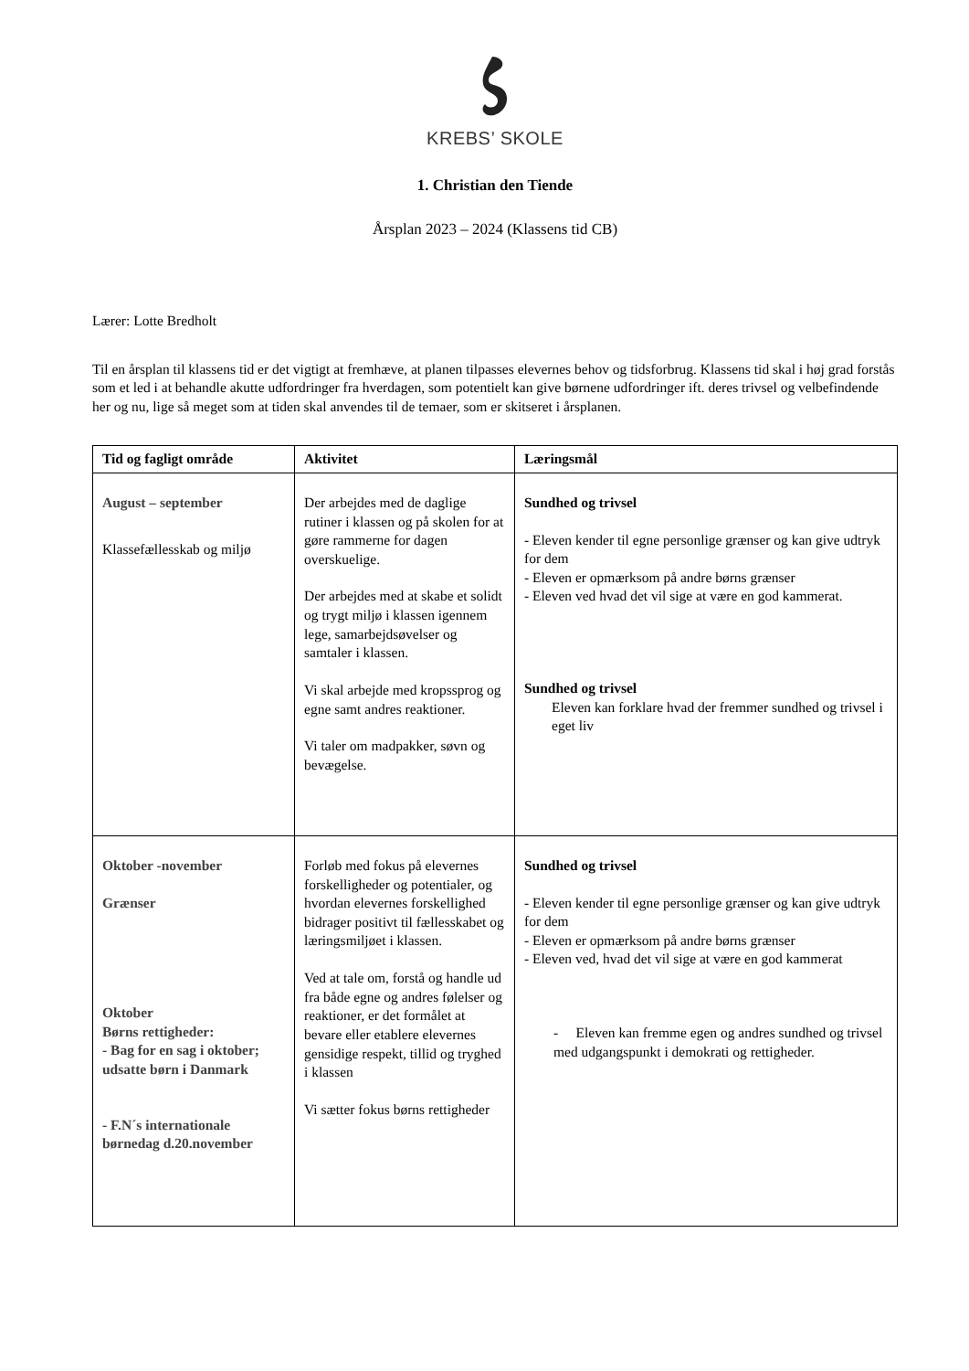KREBS’ SKOLE
1. Christian den Tiende
Årsplan 2023 – 2024 (Klassens tid CB)
Lærer: Lotte Bredholt
Til en årsplan til klassens tid er det vigtigt at fremhæve, at planen tilpasses elevernes behov og tidsforbrug. Klassens tid skal i høj grad forstås som et led i at behandle akutte udfordringer fra hverdagen, som potentielt kan give børnene udfordringer ift. deres trivsel og velbefindende her og nu, lige så meget som at tiden skal anvendes til de temaer, som er skitseret i årsplanen.
| Tid og fagligt område | Aktivitet | Læringsmål |
| --- | --- | --- |
| August – september Klassefællesskab og miljø | Der arbejdes med de daglige rutiner i klassen og på skolen for at gøre rammerne for dagen overskuelige. Der arbejdes med at skabe et solidt og trygt miljø i klassen igennem lege, samarbejdsøvelser og samtaler i klassen. Vi skal arbejde med kropssprog og egne samt andres reaktioner. Vi taler om madpakker, søvn og bevægelse. | Sundhed og trivsel - Eleven kender til egne personlige grænser og kan give udtryk for dem - Eleven er opmærksom på andre børns grænser - Eleven ved hvad det vil sige at være en god kammerat. Sundhed og trivsel Eleven kan forklare hvad der fremmer sundhed og trivsel i eget liv |
| Oktober -november Grænser Oktober Børns rettigheder: - Bag for en sag i oktober; udsatte børn i Danmark - F.N´s internationale børnedag d.20.november | Forløb med fokus på elevernes forskelligheder og potentialer, og hvordan elevernes forskellighed bidrager positivt til fællesskabet og læringsmiljøet i klassen. Ved at tale om, forstå og handle ud fra både egne og andres følelser og reaktioner, er det formålet at bevare eller etablere elevernes gensidige respekt, tillid og tryghed i klassen Vi sætter fokus børns rettigheder | Sundhed og trivsel - Eleven kender til egne personlige grænser og kan give udtryk for dem - Eleven er opmærksom på andre børns grænser - Eleven ved, hvad det vil sige at være en god kammerat - Eleven kan fremme egen og andres sundhed og trivsel med udgangspunkt i demokrati og rettigheder. |